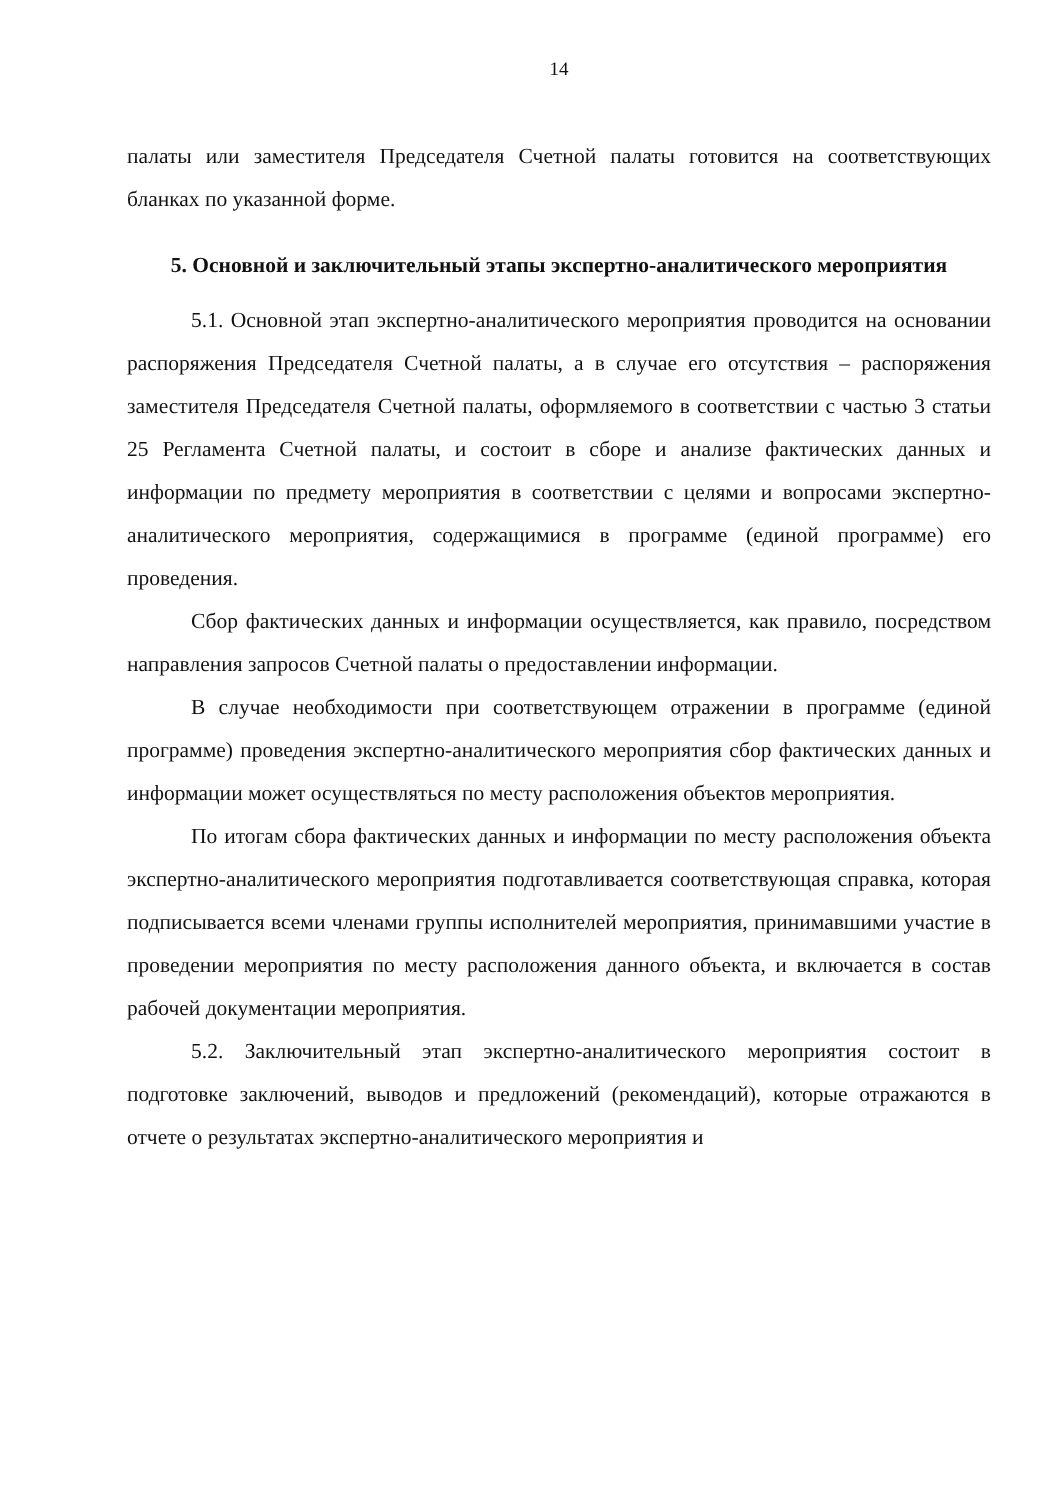14
палаты или заместителя Председателя Счетной палаты готовится на соответствующих бланках по указанной форме.
5. Основной и заключительный этапы экспертно-аналитического мероприятия
5.1. Основной этап экспертно-аналитического мероприятия проводится на основании распоряжения Председателя Счетной палаты, а в случае его отсутствия – распоряжения заместителя Председателя Счетной палаты, оформляемого в соответствии с частью 3 статьи 25 Регламента Счетной палаты, и состоит в сборе и анализе фактических данных и информации по предмету мероприятия в соответствии с целями и вопросами экспертно-аналитического мероприятия, содержащимися в программе (единой программе) его проведения.
Сбор фактических данных и информации осуществляется, как правило, посредством направления запросов Счетной палаты о предоставлении информации.
В случае необходимости при соответствующем отражении в программе (единой программе) проведения экспертно-аналитического мероприятия сбор фактических данных и информации может осуществляться по месту расположения объектов мероприятия.
По итогам сбора фактических данных и информации по месту расположения объекта экспертно-аналитического мероприятия подготавливается соответствующая справка, которая подписывается всеми членами группы исполнителей мероприятия, принимавшими участие в проведении мероприятия по месту расположения данного объекта, и включается в состав рабочей документации мероприятия.
5.2. Заключительный этап экспертно-аналитического мероприятия состоит в подготовке заключений, выводов и предложений (рекомендаций), которые отражаются в отчете о результатах экспертно-аналитического мероприятия и